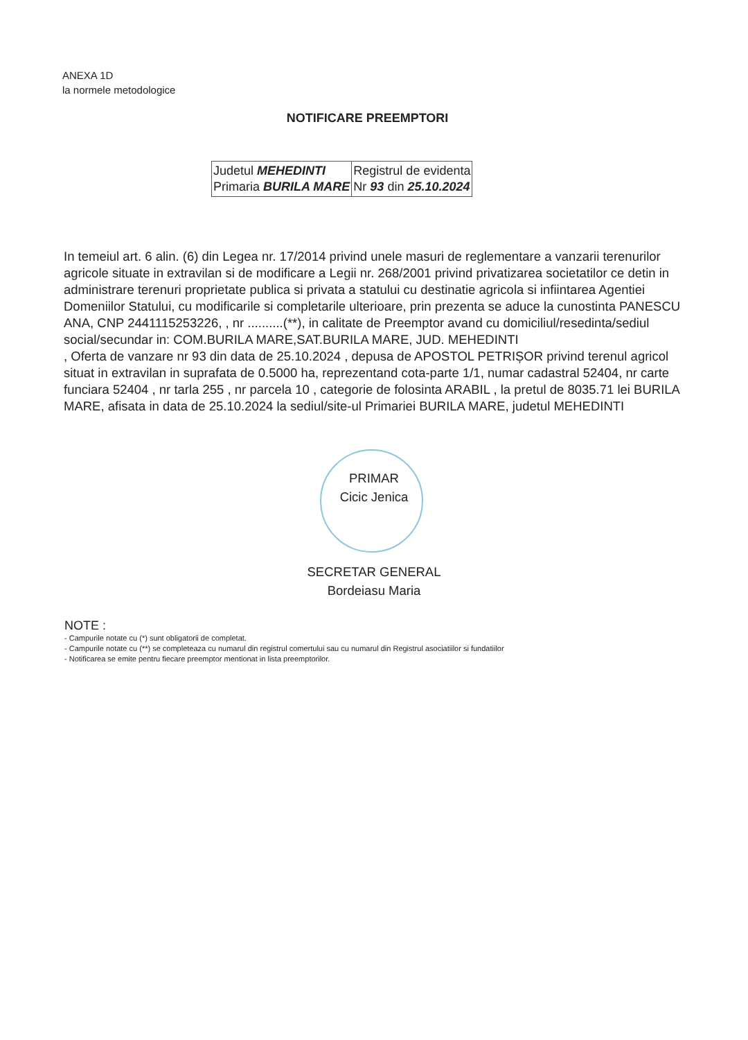ANEXA 1D
la normele metodologice
NOTIFICARE PREEMPTORI
| Judetul MEHEDINTI Primaria BURILA MARE | Registrul de evidenta Nr 93 din 25.10.2024 |
In temeiul art. 6 alin. (6) din Legea nr. 17/2014 privind unele masuri de reglementare a vanzarii terenurilor agricole situate in extravilan si de modificare a Legii nr. 268/2001 privind privatizarea societatilor ce detin in administrare terenuri proprietate publica si privata a statului cu destinatie agricola si infiintarea Agentiei Domeniilor Statului, cu modificarile si completarile ulterioare, prin prezenta se aduce la cunostinta PANESCU ANA, CNP 2441115253226, , nr ..........(**), in calitate de Preemptor avand cu domiciliul/resedinta/sediul social/secundar in: COM.BURILA MARE,SAT.BURILA MARE, JUD. MEHEDINTI
, Oferta de vanzare nr 93 din data de 25.10.2024 , depusa de APOSTOL PETRIȘOR privind terenul agricol situat in extravilan in suprafata de 0.5000 ha, reprezentand cota-parte 1/1, numar cadastral 52404, nr carte funciara 52404 , nr tarla 255 , nr parcela 10 , categorie de folosinta ARABIL , la pretul de 8035.71 lei BURILA MARE, afisata in data de 25.10.2024 la sediul/site-ul Primariei BURILA MARE, judetul MEHEDINTI
PRIMAR
Cicic Jenica
SECRETAR GENERAL
Bordeiasu Maria
NOTE :
- Campurile notate cu (*) sunt obligatorii de completat.
- Campurile notate cu (**) se completeaza cu numarul din registrul comertului sau cu numarul din Registrul asociatiilor si fundatiilor
- Notificarea se emite pentru fiecare preemptor mentionat in lista preemptorilor.